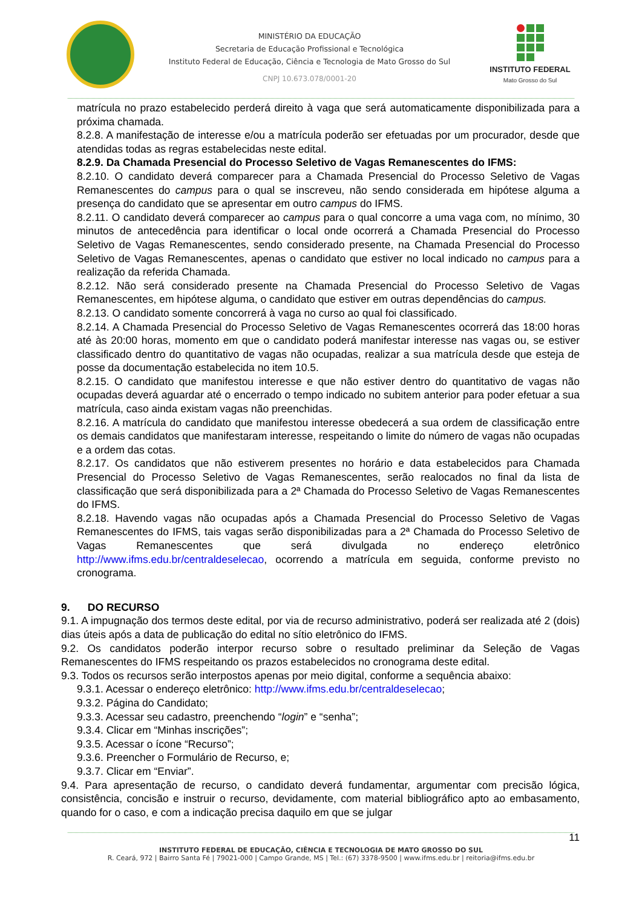MINISTÉRIO DA EDUCAÇÃO
Secretaria de Educação Profissional e Tecnológica
Instituto Federal de Educação, Ciência e Tecnologia de Mato Grosso do Sul
CNPJ 10.673.078/0001-20
INSTITUTO FEDERAL
Mato Grosso do Sul
matrícula no prazo estabelecido perderá direito à vaga que será automaticamente disponibilizada para a próxima chamada.
8.2.8. A manifestação de interesse e/ou a matrícula poderão ser efetuadas por um procurador, desde que atendidas todas as regras estabelecidas neste edital.
8.2.9. Da Chamada Presencial do Processo Seletivo de Vagas Remanescentes do IFMS:
8.2.10. O candidato deverá comparecer para a Chamada Presencial do Processo Seletivo de Vagas Remanescentes do campus para o qual se inscreveu, não sendo considerada em hipótese alguma a presença do candidato que se apresentar em outro campus do IFMS.
8.2.11. O candidato deverá comparecer ao campus para o qual concorre a uma vaga com, no mínimo, 30 minutos de antecedência para identificar o local onde ocorrerá a Chamada Presencial do Processo Seletivo de Vagas Remanescentes, sendo considerado presente, na Chamada Presencial do Processo Seletivo de Vagas Remanescentes, apenas o candidato que estiver no local indicado no campus para a realização da referida Chamada.
8.2.12. Não será considerado presente na Chamada Presencial do Processo Seletivo de Vagas Remanescentes, em hipótese alguma, o candidato que estiver em outras dependências do campus.
8.2.13. O candidato somente concorrerá à vaga no curso ao qual foi classificado.
8.2.14. A Chamada Presencial do Processo Seletivo de Vagas Remanescentes ocorrerá das 18:00 horas até às 20:00 horas, momento em que o candidato poderá manifestar interesse nas vagas ou, se estiver classificado dentro do quantitativo de vagas não ocupadas, realizar a sua matrícula desde que esteja de posse da documentação estabelecida no item 10.5.
8.2.15. O candidato que manifestou interesse e que não estiver dentro do quantitativo de vagas não ocupadas deverá aguardar até o encerrado o tempo indicado no subitem anterior para poder efetuar a sua matrícula, caso ainda existam vagas não preenchidas.
8.2.16. A matrícula do candidato que manifestou interesse obedecerá a sua ordem de classificação entre os demais candidatos que manifestaram interesse, respeitando o limite do número de vagas não ocupadas e a ordem das cotas.
8.2.17. Os candidatos que não estiverem presentes no horário e data estabelecidos para Chamada Presencial do Processo Seletivo de Vagas Remanescentes, serão realocados no final da lista de classificação que será disponibilizada para a 2ª Chamada do Processo Seletivo de Vagas Remanescentes do IFMS.
8.2.18. Havendo vagas não ocupadas após a Chamada Presencial do Processo Seletivo de Vagas Remanescentes do IFMS, tais vagas serão disponibilizadas para a 2ª Chamada do Processo Seletivo de Vagas Remanescentes que será divulgada no endereço eletrônico http://www.ifms.edu.br/centraldeselecao, ocorrendo a matrícula em seguida, conforme previsto no cronograma.
9. DO RECURSO
9.1. A impugnação dos termos deste edital, por via de recurso administrativo, poderá ser realizada até 2 (dois) dias úteis após a data de publicação do edital no sítio eletrônico do IFMS.
9.2. Os candidatos poderão interpor recurso sobre o resultado preliminar da Seleção de Vagas Remanescentes do IFMS respeitando os prazos estabelecidos no cronograma deste edital.
9.3. Todos os recursos serão interpostos apenas por meio digital, conforme a sequência abaixo:
9.3.1. Acessar o endereço eletrônico: http://www.ifms.edu.br/centraldeselecao;
9.3.2. Página do Candidato;
9.3.3. Acessar seu cadastro, preenchendo “login” e “senha”;
9.3.4. Clicar em “Minhas inscrições”;
9.3.5. Acessar o ícone “Recurso”;
9.3.6. Preencher o Formulário de Recurso, e;
9.3.7. Clicar em “Enviar”.
9.4. Para apresentação de recurso, o candidato deverá fundamentar, argumentar com precisão lógica, consistência, concisão e instruir o recurso, devidamente, com material bibliográfico apto ao embasamento, quando for o caso, e com a indicação precisa daquilo em que se julgar
11
INSTITUTO FEDERAL DE EDUCAÇÃO, CIÊNCIA E TECNOLOGIA DE MATO GROSSO DO SUL
R. Ceará, 972 | Bairro Santa Fé | 79021-000 | Campo Grande, MS | Tel.: (67) 3378-9500 | www.ifms.edu.br | reitoria@ifms.edu.br